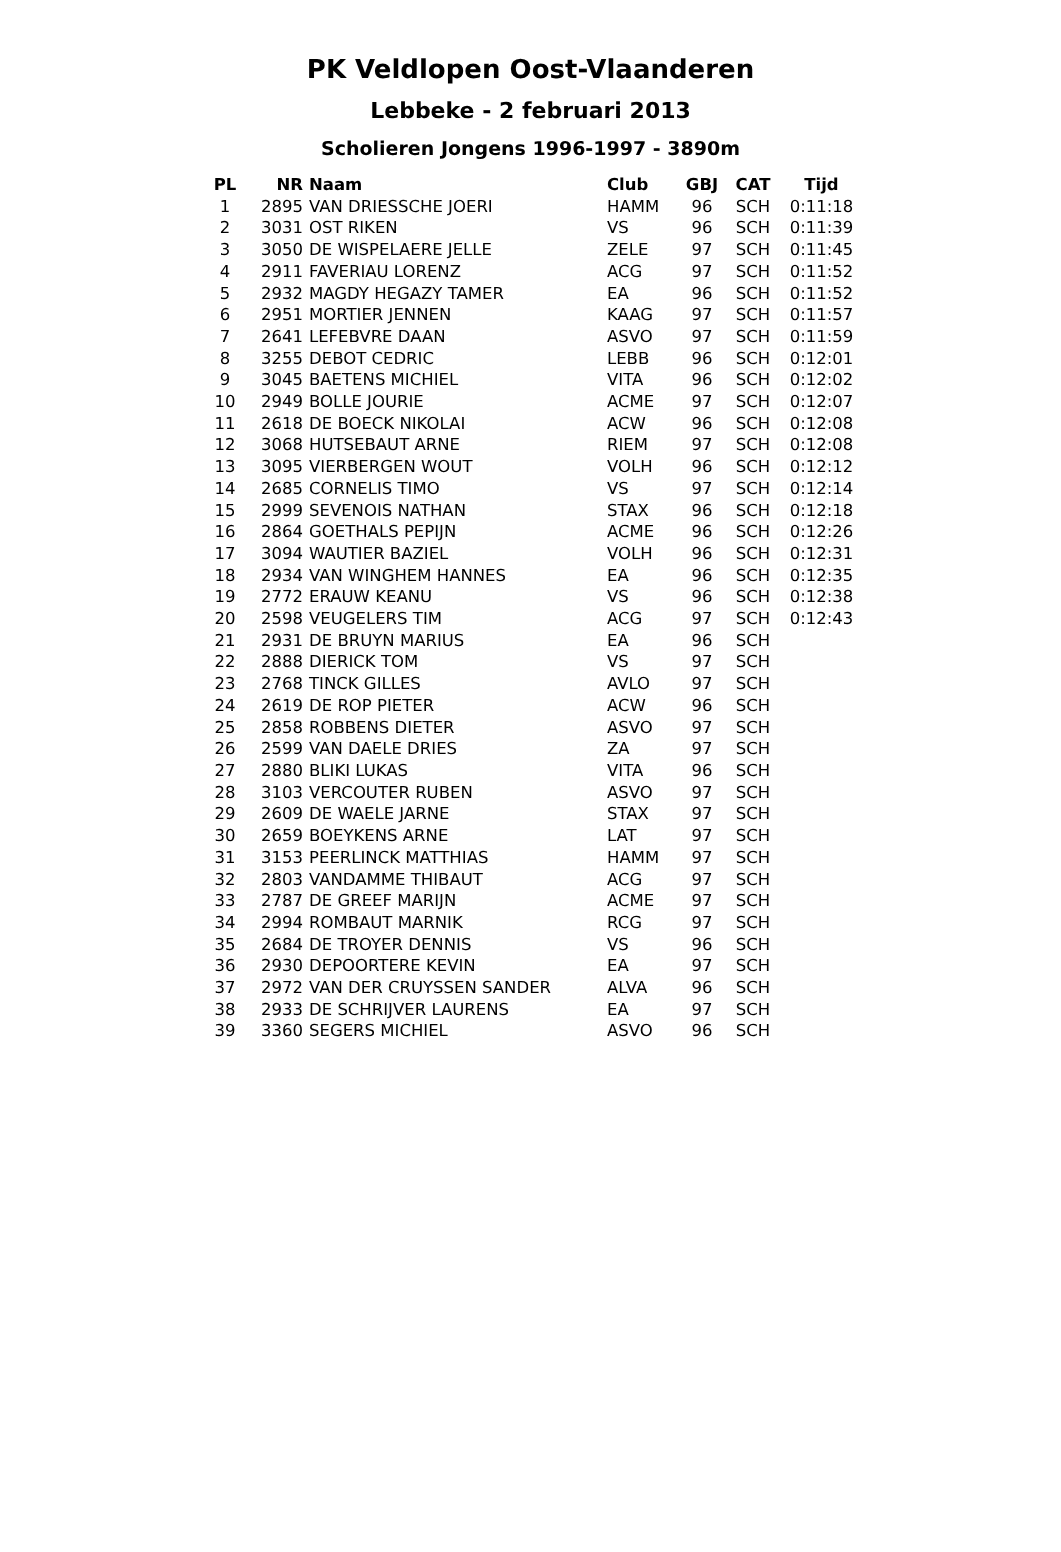PK Veldlopen Oost-Vlaanderen
Lebbeke - 2 februari 2013
Scholieren Jongens 1996-1997 - 3890m
| PL | NR | Naam | Club | GBJ | CAT | Tijd |
| --- | --- | --- | --- | --- | --- | --- |
| 1 | 2895 | VAN DRIESSCHE JOERI | HAMM | 96 | SCH | 0:11:18 |
| 2 | 3031 | OST RIKEN | VS | 96 | SCH | 0:11:39 |
| 3 | 3050 | DE WISPELAERE JELLE | ZELE | 97 | SCH | 0:11:45 |
| 4 | 2911 | FAVERIAU LORENZ | ACG | 97 | SCH | 0:11:52 |
| 5 | 2932 | MAGDY HEGAZY TAMER | EA | 96 | SCH | 0:11:52 |
| 6 | 2951 | MORTIER JENNEN | KAAG | 97 | SCH | 0:11:57 |
| 7 | 2641 | LEFEBVRE DAAN | ASVO | 97 | SCH | 0:11:59 |
| 8 | 3255 | DEBOT CEDRIC | LEBB | 96 | SCH | 0:12:01 |
| 9 | 3045 | BAETENS MICHIEL | VITA | 96 | SCH | 0:12:02 |
| 10 | 2949 | BOLLE JOURIE | ACME | 97 | SCH | 0:12:07 |
| 11 | 2618 | DE BOECK NIKOLAI | ACW | 96 | SCH | 0:12:08 |
| 12 | 3068 | HUTSEBAUT ARNE | RIEM | 97 | SCH | 0:12:08 |
| 13 | 3095 | VIERBERGEN WOUT | VOLH | 96 | SCH | 0:12:12 |
| 14 | 2685 | CORNELIS TIMO | VS | 97 | SCH | 0:12:14 |
| 15 | 2999 | SEVENOIS NATHAN | STAX | 96 | SCH | 0:12:18 |
| 16 | 2864 | GOETHALS PEPIJN | ACME | 96 | SCH | 0:12:26 |
| 17 | 3094 | WAUTIER BAZIEL | VOLH | 96 | SCH | 0:12:31 |
| 18 | 2934 | VAN WINGHEM HANNES | EA | 96 | SCH | 0:12:35 |
| 19 | 2772 | ERAUW KEANU | VS | 96 | SCH | 0:12:38 |
| 20 | 2598 | VEUGELERS TIM | ACG | 97 | SCH | 0:12:43 |
| 21 | 2931 | DE BRUYN MARIUS | EA | 96 | SCH | |
| 22 | 2888 | DIERICK TOM | VS | 97 | SCH | |
| 23 | 2768 | TINCK GILLES | AVLO | 97 | SCH | |
| 24 | 2619 | DE ROP PIETER | ACW | 96 | SCH | |
| 25 | 2858 | ROBBENS DIETER | ASVO | 97 | SCH | |
| 26 | 2599 | VAN DAELE DRIES | ZA | 97 | SCH | |
| 27 | 2880 | BLIKI LUKAS | VITA | 96 | SCH | |
| 28 | 3103 | VERCOUTER RUBEN | ASVO | 97 | SCH | |
| 29 | 2609 | DE WAELE JARNE | STAX | 97 | SCH | |
| 30 | 2659 | BOEYKENS ARNE | LAT | 97 | SCH | |
| 31 | 3153 | PEERLINCK MATTHIAS | HAMM | 97 | SCH | |
| 32 | 2803 | VANDAMME THIBAUT | ACG | 97 | SCH | |
| 33 | 2787 | DE GREEF MARIJN | ACME | 97 | SCH | |
| 34 | 2994 | ROMBAUT MARNIK | RCG | 97 | SCH | |
| 35 | 2684 | DE TROYER DENNIS | VS | 96 | SCH | |
| 36 | 2930 | DEPOORTERE KEVIN | EA | 97 | SCH | |
| 37 | 2972 | VAN DER CRUYSSEN SANDER | ALVA | 96 | SCH | |
| 38 | 2933 | DE SCHRIJVER LAURENS | EA | 97 | SCH | |
| 39 | 3360 | SEGERS MICHIEL | ASVO | 96 | SCH | |